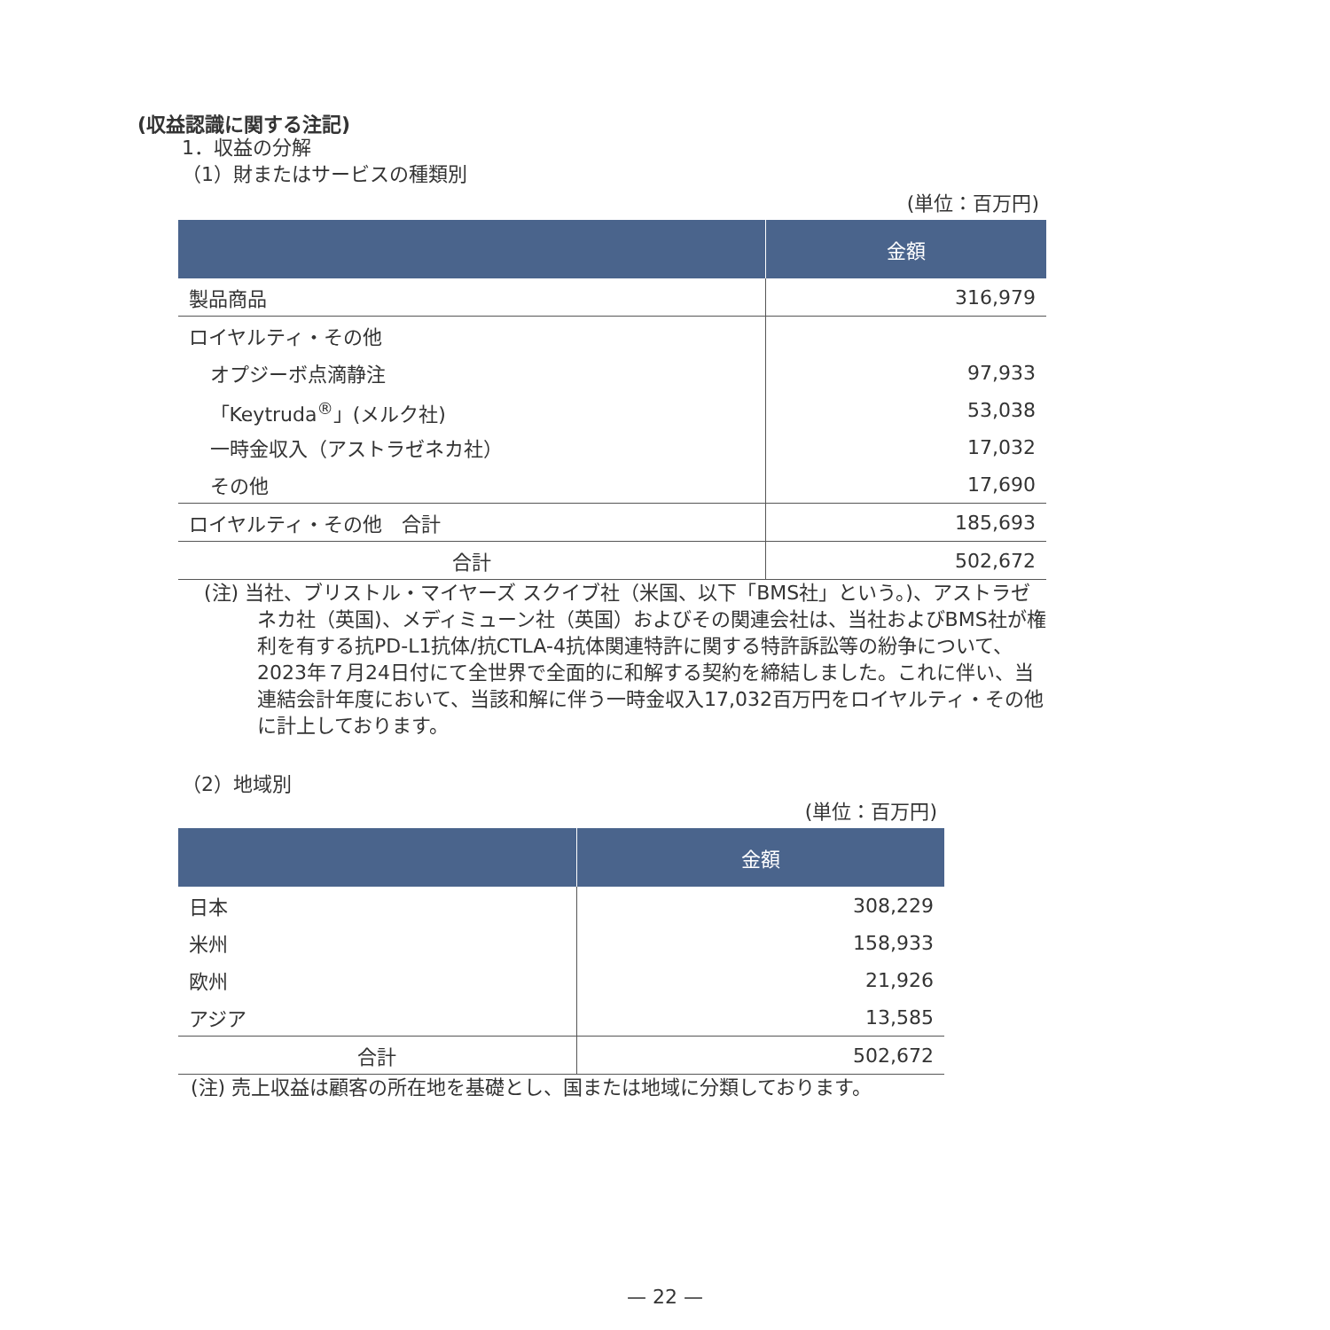(収益認識に関する注記)
1．収益の分解
（1）財またはサービスの種類別
(単位：百万円)
| | 金額 |
| --- | --- |
| 製品商品 | 316,979 |
| ロイヤルティ・その他 | |
| オプジーボ点滴静注 | 97,933 |
| 「Keytruda<sup>®</sup>」(メルク社) | 53,038 |
| 一時金収入（アストラゼネカ社） | 17,032 |
| その他 | 17,690 |
| ロイヤルティ・その他 合計 | 185,693 |
| 合計 | 502,672 |
(注) 当社、ブリストル・マイヤーズ スクイブ社（米国、以下「BMS社」という。)、アストラゼネカ社（英国)、メディミューン社（英国）およびその関連会社は、当社およびBMS社が権利を有する抗PD-L1抗体/抗CTLA-4抗体関連特許に関する特許訴訟等の紛争について、2023年７月24日付にて全世界で全面的に和解する契約を締結しました。これに伴い、当連結会計年度において、当該和解に伴う一時金収入17,032百万円をロイヤルティ・その他に計上しております。
（2）地域別
(単位：百万円)
| | 金額 |
| --- | --- |
| 日本 | 308,229 |
| 米州 | 158,933 |
| 欧州 | 21,926 |
| アジア | 13,585 |
| 合計 | 502,672 |
(注) 売上収益は顧客の所在地を基礎とし、国または地域に分類しております。
— 22 —